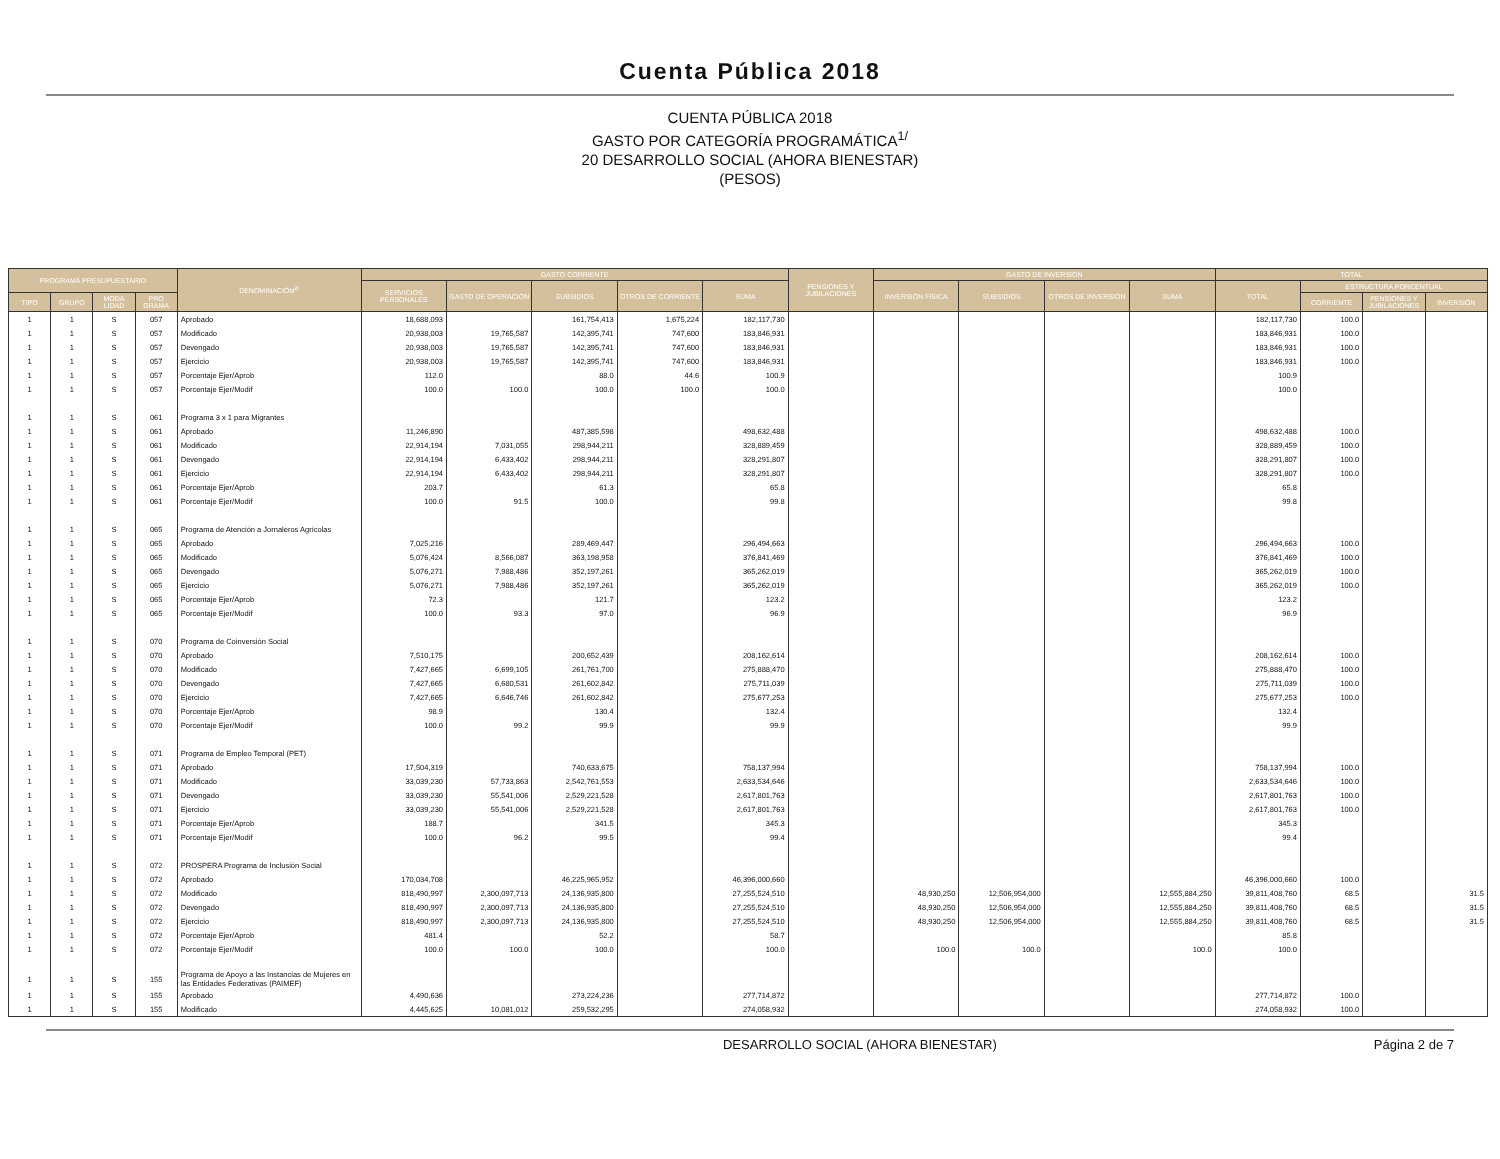Cuenta Pública 2018
CUENTA PÚBLICA 2018
GASTO POR CATEGORÍA PROGRAMÁTICA<sup>1/</sup>
20 DESARROLLO SOCIAL (AHORA BIENESTAR)
(PESOS)
| PROGRAMA PRESUPUESTARIO | | | | DENOMINACIÓN<sup>2/</sup> | GASTO CORRIENTE | | | | | PENSIONES Y JUBILACIONES | GASTO DE INVERSIÓN | | | | TOTAL | | | |
| --- | --- | --- | --- | --- | --- | --- | --- | --- | --- | --- | --- | --- | --- | --- | --- | --- | --- | --- |
| | | | | | SERVICIOS PERSONALES | GASTO DE OPERACIÓN | SUBSIDIOS | OTROS DE CORRIENTE | SUMA | | INVERSIÓN FÍSICA | SUBSIDIOS | OTROS DE INVERSIÓN | SUMA | TOTAL | ESTRUCTURA PORCENTUAL | | |
| TIPO | GRUPO | MODA LIDAD | PRO GRAMA | | | | | | | | | | | | | CORRIENTE | PENSIONES Y JUBILACIONES | INVERSIÓN |
| 1 | 1 | S | 057 | Aprobado | 18,688,093 | | 161,754,413 | 1,675,224 | 182,117,730 | | | | | | 182,117,730 | 100.0 | | |
| 1 | 1 | S | 057 | Modificado | 20,938,003 | 19,765,587 | 142,395,741 | 747,600 | 183,846,931 | | | | | | 183,846,931 | 100.0 | | |
| 1 | 1 | S | 057 | Devengado | 20,938,003 | 19,765,587 | 142,395,741 | 747,600 | 183,846,931 | | | | | | 183,846,931 | 100.0 | | |
| 1 | 1 | S | 057 | Ejercicio | 20,938,003 | 19,765,587 | 142,395,741 | 747,600 | 183,846,931 | | | | | | 183,846,931 | 100.0 | | |
| 1 | 1 | S | 057 | Porcentaje Ejer/Aprob | 112.0 | | 88.0 | 44.6 | 100.9 | | | | | | 100.9 | | | |
| 1 | 1 | S | 057 | Porcentaje Ejer/Modif | 100.0 | 100.0 | 100.0 | 100.0 | 100.0 | | | | | | 100.0 | | | |
| 1 | 1 | S | 061 | Programa 3 x 1 para Migrantes | | | | | | | | | | | | | | |
| 1 | 1 | S | 061 | Aprobado | 11,246,890 | | 487,385,598 | | 498,632,488 | | | | | | 498,632,488 | 100.0 | | |
| 1 | 1 | S | 061 | Modificado | 22,914,194 | 7,031,055 | 298,944,211 | | 328,889,459 | | | | | | 328,889,459 | 100.0 | | |
| 1 | 1 | S | 061 | Devengado | 22,914,194 | 6,433,402 | 298,944,211 | | 328,291,807 | | | | | | 328,291,807 | 100.0 | | |
| 1 | 1 | S | 061 | Ejercicio | 22,914,194 | 6,433,402 | 298,944,211 | | 328,291,807 | | | | | | 328,291,807 | 100.0 | | |
| 1 | 1 | S | 061 | Porcentaje Ejer/Aprob | 203.7 | | 61.3 | | 65.8 | | | | | | 65.8 | | | |
| 1 | 1 | S | 061 | Porcentaje Ejer/Modif | 100.0 | 91.5 | 100.0 | | 99.8 | | | | | | 99.8 | | | |
| 1 | 1 | S | 065 | Programa de Atención a Jornaleros Agrícolas | | | | | | | | | | | | | | |
| 1 | 1 | S | 065 | Aprobado | 7,025,216 | | 289,469,447 | | 296,494,663 | | | | | | 296,494,663 | 100.0 | | |
| 1 | 1 | S | 065 | Modificado | 5,076,424 | 8,566,087 | 363,198,958 | | 376,841,469 | | | | | | 376,841,469 | 100.0 | | |
| 1 | 1 | S | 065 | Devengado | 5,076,271 | 7,988,486 | 352,197,261 | | 365,262,019 | | | | | | 365,262,019 | 100.0 | | |
| 1 | 1 | S | 065 | Ejercicio | 5,076,271 | 7,988,486 | 352,197,261 | | 365,262,019 | | | | | | 365,262,019 | 100.0 | | |
| 1 | 1 | S | 065 | Porcentaje Ejer/Aprob | 72.3 | | 121.7 | | 123.2 | | | | | | 123.2 | | | |
| 1 | 1 | S | 065 | Porcentaje Ejer/Modif | 100.0 | 93.3 | 97.0 | | 96.9 | | | | | | 96.9 | | | |
| 1 | 1 | S | 070 | Programa de Coinversión Social | | | | | | | | | | | | | | |
| 1 | 1 | S | 070 | Aprobado | 7,510,175 | | 200,652,439 | | 208,162,614 | | | | | | 208,162,614 | 100.0 | | |
| 1 | 1 | S | 070 | Modificado | 7,427,665 | 6,699,105 | 261,761,700 | | 275,888,470 | | | | | | 275,888,470 | 100.0 | | |
| 1 | 1 | S | 070 | Devengado | 7,427,665 | 6,680,531 | 261,602,842 | | 275,711,039 | | | | | | 275,711,039 | 100.0 | | |
| 1 | 1 | S | 070 | Ejercicio | 7,427,665 | 6,646,746 | 261,602,842 | | 275,677,253 | | | | | | 275,677,253 | 100.0 | | |
| 1 | 1 | S | 070 | Porcentaje Ejer/Aprob | 98.9 | | 130.4 | | 132.4 | | | | | | 132.4 | | | |
| 1 | 1 | S | 070 | Porcentaje Ejer/Modif | 100.0 | 99.2 | 99.9 | | 99.9 | | | | | | 99.9 | | | |
| 1 | 1 | S | 071 | Programa de Empleo Temporal (PET) | | | | | | | | | | | | | | |
| 1 | 1 | S | 071 | Aprobado | 17,504,319 | | 740,633,675 | | 758,137,994 | | | | | | 758,137,994 | 100.0 | | |
| 1 | 1 | S | 071 | Modificado | 33,039,230 | 57,733,863 | 2,542,761,553 | | 2,633,534,646 | | | | | | 2,633,534,646 | 100.0 | | |
| 1 | 1 | S | 071 | Devengado | 33,039,230 | 55,541,006 | 2,529,221,528 | | 2,617,801,763 | | | | | | 2,617,801,763 | 100.0 | | |
| 1 | 1 | S | 071 | Ejercicio | 33,039,230 | 55,541,006 | 2,529,221,528 | | 2,617,801,763 | | | | | | 2,617,801,763 | 100.0 | | |
| 1 | 1 | S | 071 | Porcentaje Ejer/Aprob | 188.7 | | 341.5 | | 345.3 | | | | | | 345.3 | | | |
| 1 | 1 | S | 071 | Porcentaje Ejer/Modif | 100.0 | 96.2 | 99.5 | | 99.4 | | | | | | 99.4 | | | |
| 1 | 1 | S | 072 | PROSPERA Programa de Inclusión Social | | | | | | | | | | | | | | |
| 1 | 1 | S | 072 | Aprobado | 170,034,708 | | 46,225,965,952 | | 46,396,000,660 | | | | | | 46,396,000,660 | 100.0 | | |
| 1 | 1 | S | 072 | Modificado | 818,490,997 | 2,300,097,713 | 24,136,935,800 | | 27,255,524,510 | | 48,930,250 | 12,506,954,000 | | 12,555,884,250 | 39,811,408,760 | 68.5 | | 31.5 |
| 1 | 1 | S | 072 | Devengado | 818,490,997 | 2,300,097,713 | 24,136,935,800 | | 27,255,524,510 | | 48,930,250 | 12,506,954,000 | | 12,555,884,250 | 39,811,408,760 | 68.5 | | 31.5 |
| 1 | 1 | S | 072 | Ejercicio | 818,490,997 | 2,300,097,713 | 24,136,935,800 | | 27,255,524,510 | | 48,930,250 | 12,506,954,000 | | 12,555,884,250 | 39,811,408,760 | 68.5 | | 31.5 |
| 1 | 1 | S | 072 | Porcentaje Ejer/Aprob | 481.4 | | 52.2 | | 58.7 | | | | | | 85.8 | | | |
| 1 | 1 | S | 072 | Porcentaje Ejer/Modif | 100.0 | 100.0 | 100.0 | | 100.0 | | 100.0 | 100.0 | | 100.0 | 100.0 | | | |
| 1 | 1 | S | 155 | Programa de Apoyo a las Instancias de Mujeres en las Entidades Federativas (PAIMEF) | | | | | | | | | | | | | | |
| 1 | 1 | S | 155 | Aprobado | 4,490,636 | | 273,224,236 | | 277,714,872 | | | | | | 277,714,872 | 100.0 | | |
| 1 | 1 | S | 155 | Modificado | 4,445,625 | 10,081,012 | 259,532,295 | | 274,058,932 | | | | | | 274,058,932 | 100.0 | | |
DESARROLLO SOCIAL (AHORA BIENESTAR) Página 2 de 7